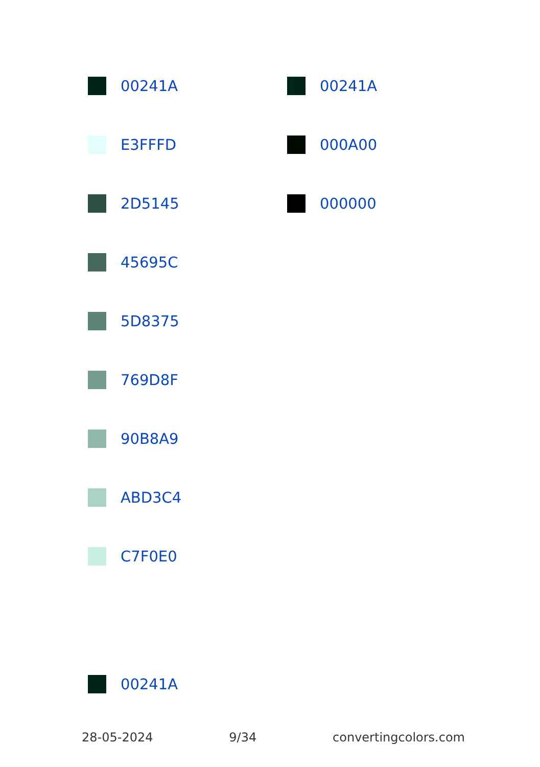00241A
E3FFFD
2D5145
45695C
5D8375
769D8F
90B8A9
ABD3C4
C7F0E0
00241A
000A00
000000
00241A
28-05-2024 9/34 convertingcolors.com